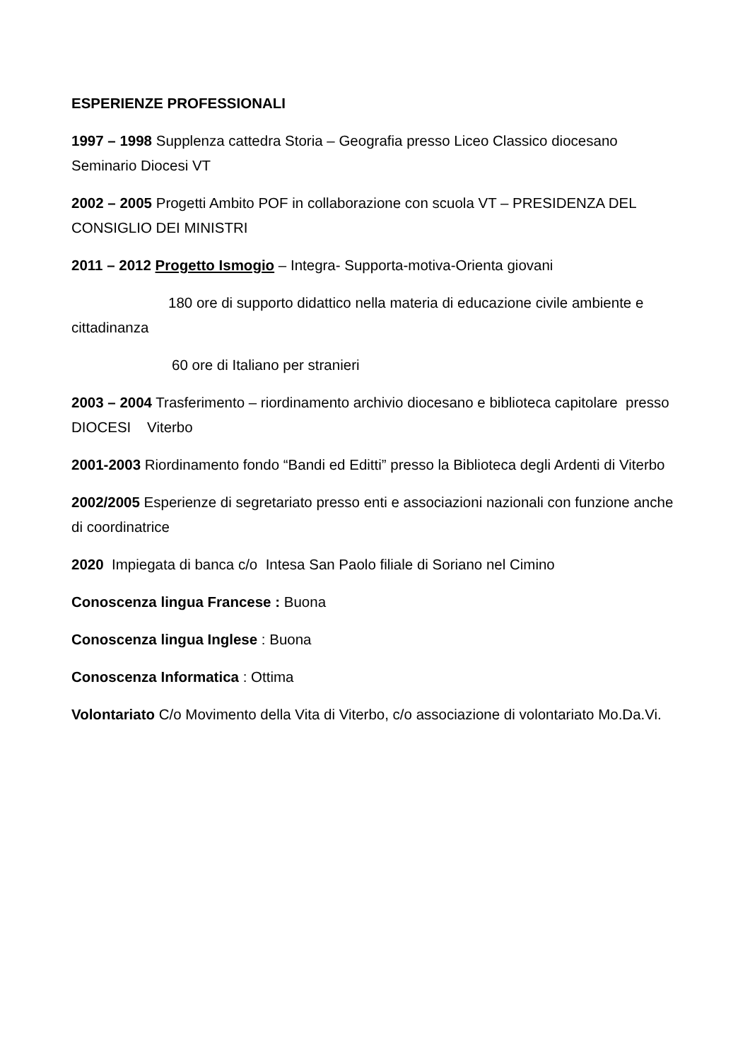ESPERIENZE PROFESSIONALI
1997 – 1998 Supplenza cattedra Storia – Geografia presso Liceo Classico diocesano Seminario Diocesi VT
2002 – 2005 Progetti Ambito POF in collaborazione con scuola VT – PRESIDENZA DEL CONSIGLIO DEI MINISTRI
2011 – 2012 Progetto Ismogio – Integra- Supporta-motiva-Orienta giovani
180 ore di supporto didattico nella materia di educazione civile ambiente e cittadinanza
60 ore di Italiano per stranieri
2003 – 2004 Trasferimento – riordinamento archivio diocesano e biblioteca capitolare presso DIOCESI Viterbo
2001-2003 Riordinamento fondo “Bandi ed Editti” presso la Biblioteca degli Ardenti di Viterbo
2002/2005 Esperienze di segretariato presso enti e associazioni nazionali con funzione anche di coordinatrice
2020 Impiegata di banca c/o Intesa San Paolo filiale di Soriano nel Cimino
Conoscenza lingua Francese : Buona
Conoscenza lingua Inglese : Buona
Conoscenza Informatica : Ottima
Volontariato C/o Movimento della Vita di Viterbo, c/o associazione di volontariato Mo.Da.Vi.